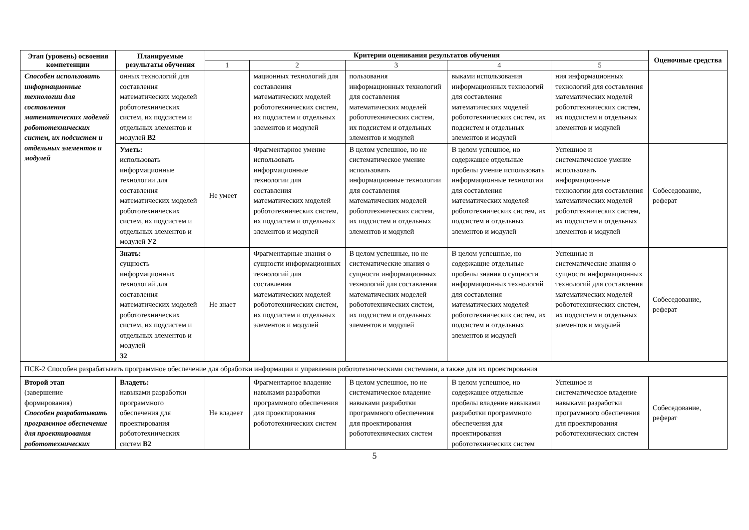| Этап (уровень) освоения компетенции | Планируемые результаты обучения | Критерии оценивания результатов обучения | | | | | Оценочные средства |
| --- | --- | --- | --- | --- | --- | --- | --- |
| | | 1 | 2 | 3 | 4 | 5 | |
| Способен использовать информационные технологии для составления математических моделей робототехнических систем, их подсистем и отдельных элементов и модулей | онных технологий для составления математических моделей робототехнических систем, их подсистем и отдельных элементов и модулей В2 | | мационных технологий для составления математических моделей робототехнических систем, их подсистем и отдельных элементов и модулей | пользования информационных технологий для составления математических моделей робототехнических систем, их подсистем и отдельных элементов и модулей | выками использования информационных технологий для составления математических моделей робототехнических систем, их подсистем и отдельных элементов и модулей | ния информационных технологий для составления математических моделей робототехнических систем, их подсистем и отдельных элементов и модулей | |
| | Уметь: использовать информационные технологии для составления математических моделей робототехнических систем, их подсистем и отдельных элементов и модулей У2 | Не умеет | Фрагментарное умение использовать информационные технологии для составления математических моделей робототехнических систем, их подсистем и отдельных элементов и модулей | В целом успешное, но не систематическое умение использовать информационные технологии для составления математических моделей робототехнических систем, их подсистем и отдельных элементов и модулей | В целом успешное, но содержащее отдельные пробелы умение использовать информационные технологии для составления математических моделей робототехнических систем, их подсистем и отдельных элементов и модулей | Успешное и систематическое умение использовать информационные технологии для составления математических моделей робототехнических систем, их подсистем и отдельных элементов и модулей | Собеседование, реферат |
| | Знать: сущность информационных технологий для составления математических моделей робототехнических систем, их подсистем и отдельных элементов и модулей З2 | Не знает | Фрагментарные знания о сущности информационных технологий для составления математических моделей робототехнических систем, их подсистем и отдельных элементов и модулей | В целом успешные, но не систематические знания о сущности информационных технологий для составления математических моделей робототехнических систем, их подсистем и отдельных элементов и модулей | В целом успешные, но содержащие отдельные пробелы знания о сущности информационных технологий для составления математических моделей робототехнических систем, их подсистем и отдельных элементов и модулей | Успешные и систематические знания о сущности информационных технологий для составления математических моделей робототехнических систем, их подсистем и отдельных элементов и модулей | Собеседование, реферат |
| ПСК-2 Способен разрабатывать программное обеспечение для обработки информации и управления робототехническими системами, а также для их проектирования | | | | | | | |
| Второй этап (завершение формирования) Способен разрабатывать программное обеспечение для проектирования робототехнических | Владеть: навыками разработки программного обеспечения для проектирования робототехнических систем В2 | Не владеет | Фрагментарное владение навыками разработки программного обеспечения для проектирования робототехнических систем | В целом успешное, но не систематическое владение навыками разработки программного обеспечения для проектирования робототехнических систем | В целом успешное, но содержащее отдельные пробелы владение навыками разработки программного обеспечения для проектирования робототехнических систем | Успешное и систематическое владение навыками разработки программного обеспечения для проектирования робототехнических систем | Собеседование, реферат |
5